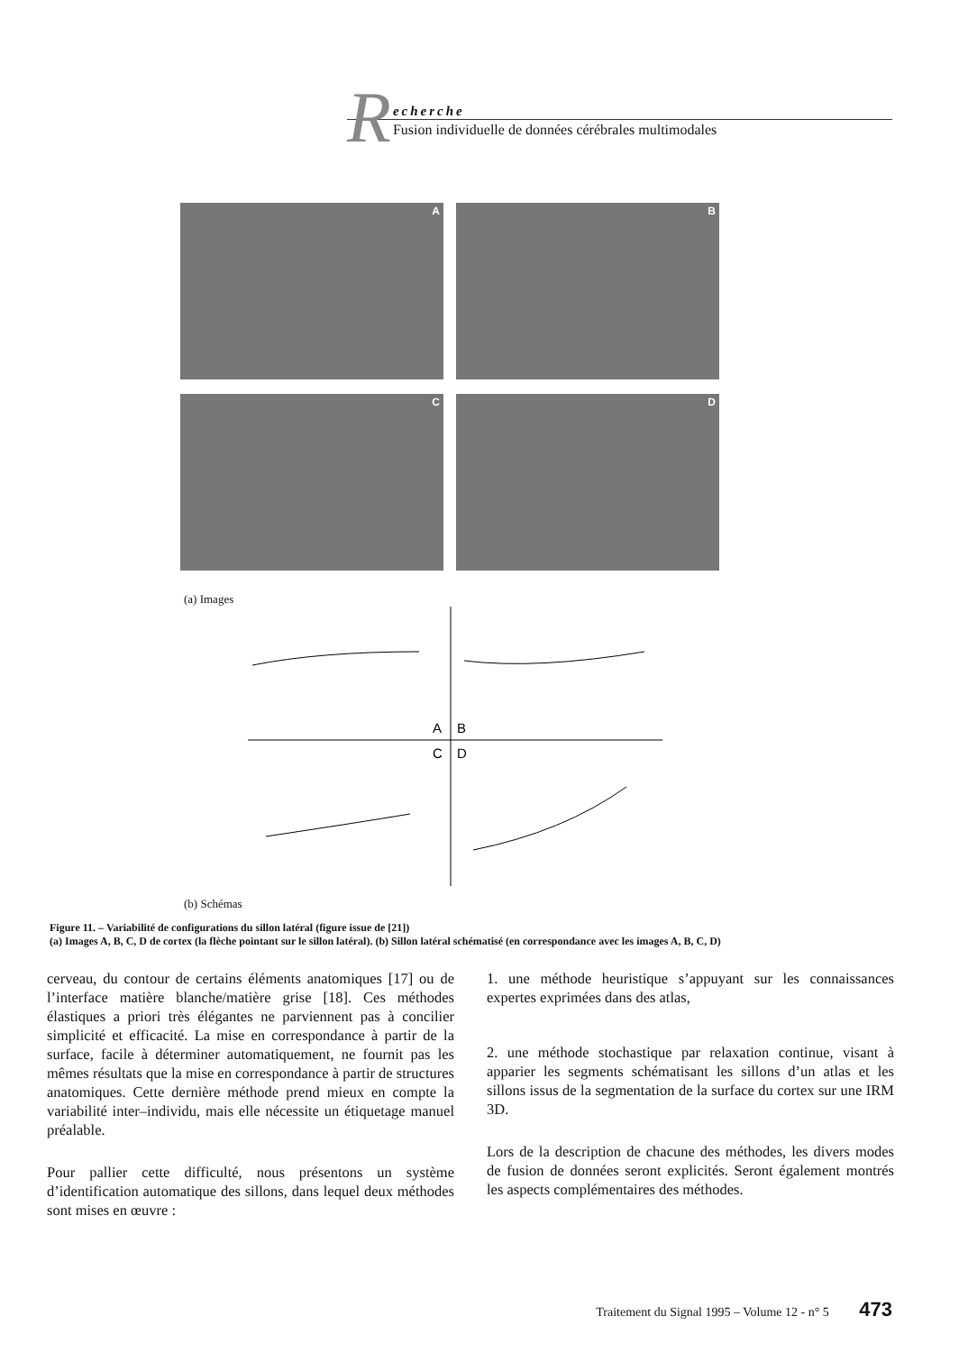R
echerche
Fusion individuelle de données cérébrales multimodales
A B C D
(a) Images
A
B
C
D
(b) Schémas
Figure 11. – Variabilité de configurations du sillon latéral (figure issue de [21])
(a) Images A, B, C, D de cortex (la flèche pointant sur le sillon latéral). (b) Sillon latéral schématisé (en correspondance avec les images A, B, C, D)
cerveau, du contour de certains éléments anatomiques [17] ou de l’interface matière blanche/matière grise [18]. Ces méthodes élastiques a priori très élégantes ne parviennent pas à concilier simplicité et efficacité. La mise en correspondance à partir de la surface, facile à déterminer automatiquement, ne fournit pas les mêmes résultats que la mise en correspondance à partir de structures anatomiques. Cette dernière méthode prend mieux en compte la variabilité inter–individu, mais elle nécessite un étiquetage manuel préalable.
Pour pallier cette difficulté, nous présentons un système d’identification automatique des sillons, dans lequel deux méthodes sont mises en œuvre :
1. une méthode heuristique s’appuyant sur les connaissances expertes exprimées dans des atlas,
2. une méthode stochastique par relaxation continue, visant à apparier les segments schématisant les sillons d’un atlas et les sillons issus de la segmentation de la surface du cortex sur une IRM 3D.
Lors de la description de chacune des méthodes, les divers modes de fusion de données seront explicités. Seront également montrés les aspects complémentaires des méthodes.
Traitement du Signal 1995 – Volume 12 - n° 5 473